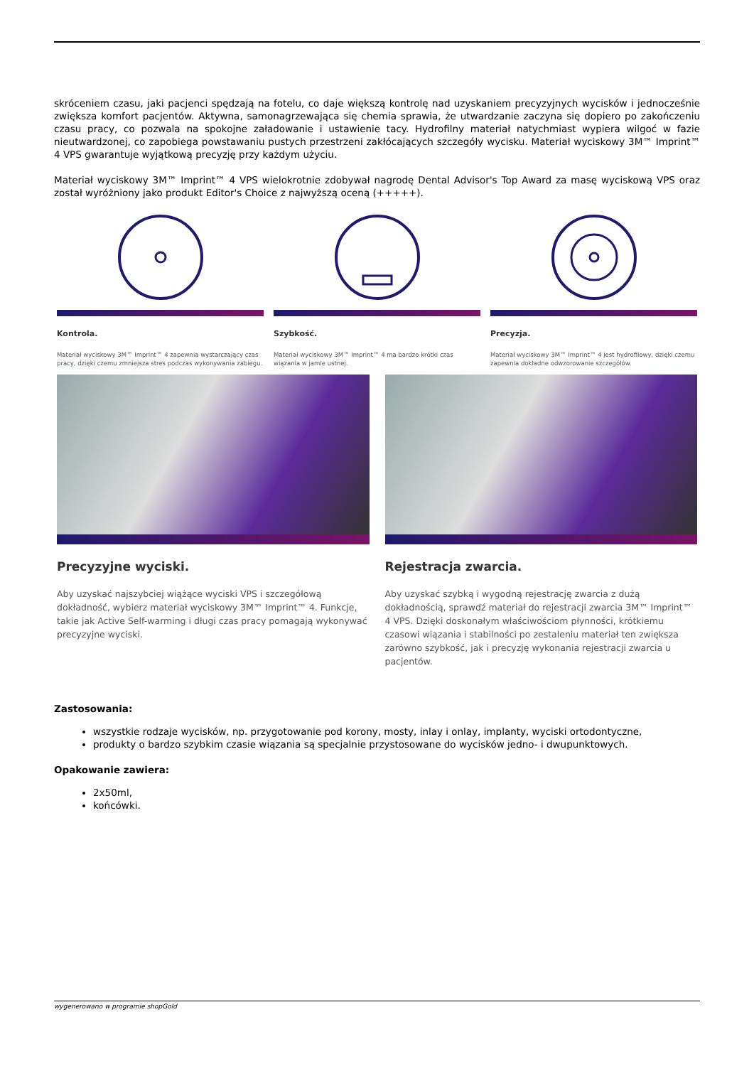skróceniem czasu, jaki pacjenci spędzają na fotelu, co daje większą kontrolę nad uzyskaniem precyzyjnych wycisków i jednocześnie zwiększa komfort pacjentów. Aktywna, samonagrzewająca się chemia sprawia, że utwardzanie zaczyna się dopiero po zakończeniu czasu pracy, co pozwala na spokojne załadowanie i ustawienie tacy. Hydrofilny materiał natychmiast wypiera wilgoć w fazie nieutwardzonej, co zapobiega powstawaniu pustych przestrzeni zakłócających szczegóły wycisku. Materiał wyciskowy 3M™ Imprint™ 4 VPS gwarantuje wyjątkową precyzję przy każdym użyciu.
Materiał wyciskowy 3M™ Imprint™ 4 VPS wielokrotnie zdobywał nagrodę Dental Advisor's Top Award za masę wyciskową VPS oraz został wyróżniony jako produkt Editor's Choice z najwyższą oceną (+++++).
Kontrola.
Materiał wyciskowy 3M™ Imprint™ 4 zapewnia wystarczający czas pracy, dzięki czemu zmniejsza stres podczas wykonywania zabiegu.
Szybkość.
Materiał wyciskowy 3M™ Imprint™ 4 ma bardzo krótki czas wiązania w jamie ustnej.
Precyzja.
Materiał wyciskowy 3M™ Imprint™ 4 jest hydrofilowy, dzięki czemu zapewnia dokładne odwzorowanie szczegółów.
Precyzyjne wyciski.
Aby uzyskać najszybciej wiążące wyciski VPS i szczegółową dokładność, wybierz materiał wyciskowy 3M™ Imprint™ 4. Funkcje, takie jak Active Self-warming i długi czas pracy pomagają wykonywać precyzyjne wyciski.
Rejestracja zwarcia.
Aby uzyskać szybką i wygodną rejestrację zwarcia z dużą dokładnością, sprawdź materiał do rejestracji zwarcia 3M™ Imprint™ 4 VPS. Dzięki doskonałym właściwościom płynności, krótkiemu czasowi wiązania i stabilności po zestaleniu materiał ten zwiększa zarówno szybkość, jak i precyzję wykonania rejestracji zwarcia u pacjentów.
Zastosowania:
wszystkie rodzaje wycisków, np. przygotowanie pod korony, mosty, inlay i onlay, implanty, wyciski ortodontyczne,
produkty o bardzo szybkim czasie wiązania są specjalnie przystosowane do wycisków jedno- i dwupunktowych.
Opakowanie zawiera:
2x50ml,
końcówki.
wygenerowano w programie shopGold